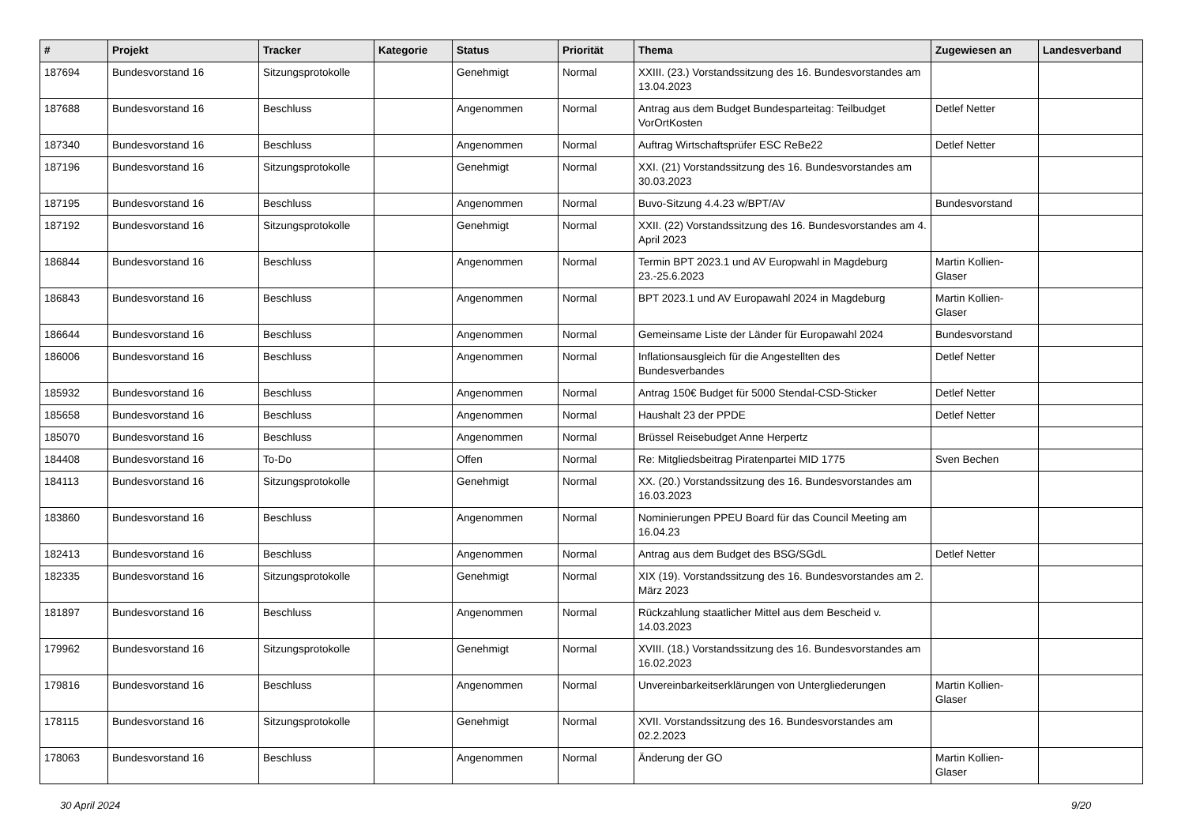| # | Projekt | Tracker | Kategorie | Status | Priorität | Thema | Zugewiesen an | Landesverband |
| --- | --- | --- | --- | --- | --- | --- | --- | --- |
| 187694 | Bundesvorstand 16 | Sitzungsprotokolle | | Genehmigt | Normal | XXIII. (23.) Vorstandssitzung des 16. Bundesvorstandes am 13.04.2023 | | |
| 187688 | Bundesvorstand 16 | Beschluss | | Angenommen | Normal | Antrag aus dem Budget Bundesparteitag: Teilbudget VorOrtKosten | Detlef Netter | |
| 187340 | Bundesvorstand 16 | Beschluss | | Angenommen | Normal | Auftrag Wirtschaftsprüfer ESC ReBe22 | Detlef Netter | |
| 187196 | Bundesvorstand 16 | Sitzungsprotokolle | | Genehmigt | Normal | XXI. (21) Vorstandssitzung des 16. Bundesvorstandes am 30.03.2023 | | |
| 187195 | Bundesvorstand 16 | Beschluss | | Angenommen | Normal | Buvo-Sitzung 4.4.23 w/BPT/AV | Bundesvorstand | |
| 187192 | Bundesvorstand 16 | Sitzungsprotokolle | | Genehmigt | Normal | XXII. (22) Vorstandssitzung des 16. Bundesvorstandes am 4. April 2023 | | |
| 186844 | Bundesvorstand 16 | Beschluss | | Angenommen | Normal | Termin BPT 2023.1 und AV Europwahl in Magdeburg 23.-25.6.2023 | Martin Kollien-Glaser | |
| 186843 | Bundesvorstand 16 | Beschluss | | Angenommen | Normal | BPT 2023.1 und AV Europawahl 2024 in Magdeburg | Martin Kollien-Glaser | |
| 186644 | Bundesvorstand 16 | Beschluss | | Angenommen | Normal | Gemeinsame Liste der Länder für Europawahl 2024 | Bundesvorstand | |
| 186006 | Bundesvorstand 16 | Beschluss | | Angenommen | Normal | Inflationsausgleich für die Angestellten des Bundesverbandes | Detlef Netter | |
| 185932 | Bundesvorstand 16 | Beschluss | | Angenommen | Normal | Antrag 150€ Budget für 5000 Stendal-CSD-Sticker | Detlef Netter | |
| 185658 | Bundesvorstand 16 | Beschluss | | Angenommen | Normal | Haushalt 23 der PPDE | Detlef Netter | |
| 185070 | Bundesvorstand 16 | Beschluss | | Angenommen | Normal | Brüssel Reisebudget Anne Herpertz | | |
| 184408 | Bundesvorstand 16 | To-Do | | Offen | Normal | Re: Mitgliedsbeitrag Piratenpartei MID 1775 | Sven Bechen | |
| 184113 | Bundesvorstand 16 | Sitzungsprotokolle | | Genehmigt | Normal | XX. (20.) Vorstandssitzung des 16. Bundesvorstandes am 16.03.2023 | | |
| 183860 | Bundesvorstand 16 | Beschluss | | Angenommen | Normal | Nominierungen PPEU Board für das Council Meeting am 16.04.23 | | |
| 182413 | Bundesvorstand 16 | Beschluss | | Angenommen | Normal | Antrag aus dem Budget des BSG/SGdL | Detlef Netter | |
| 182335 | Bundesvorstand 16 | Sitzungsprotokolle | | Genehmigt | Normal | XIX (19). Vorstandssitzung des 16. Bundesvorstandes am 2. März 2023 | | |
| 181897 | Bundesvorstand 16 | Beschluss | | Angenommen | Normal | Rückzahlung staatlicher Mittel aus dem Bescheid v. 14.03.2023 | | |
| 179962 | Bundesvorstand 16 | Sitzungsprotokolle | | Genehmigt | Normal | XVIII. (18.) Vorstandssitzung des 16. Bundesvorstandes am 16.02.2023 | | |
| 179816 | Bundesvorstand 16 | Beschluss | | Angenommen | Normal | Unvereinbarkeitserklärungen von Untergliederungen | Martin Kollien-Glaser | |
| 178115 | Bundesvorstand 16 | Sitzungsprotokolle | | Genehmigt | Normal | XVII. Vorstandssitzung des 16. Bundesvorstandes am 02.2.2023 | | |
| 178063 | Bundesvorstand 16 | Beschluss | | Angenommen | Normal | Änderung der GO | Martin Kollien-Glaser | |
30 April 2024 9/20